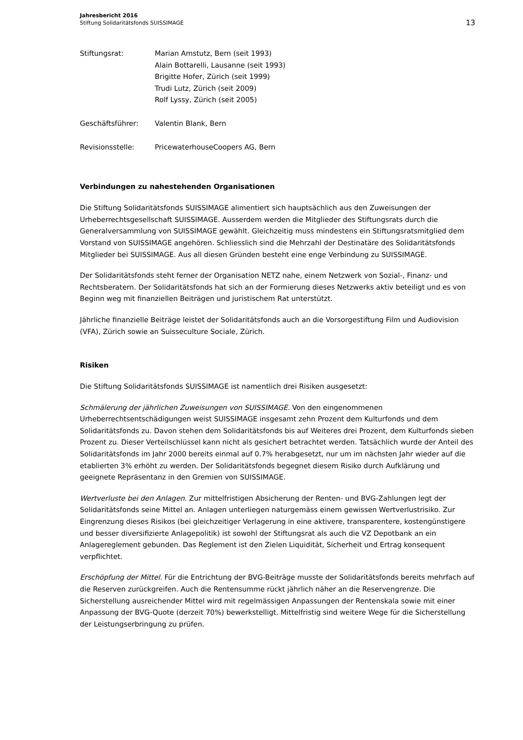Jahresbericht 2016
Stiftung Solidaritätsfonds SUISSIMAGE
13
Stiftungsrat: Marian Amstutz, Bern (seit 1993)
Alain Bottarelli, Lausanne (seit 1993)
Brigitte Hofer, Zürich (seit 1999)
Trudi Lutz, Zürich (seit 2009)
Rolf Lyssy, Zürich (seit 2005)
Geschäftsführer: Valentin Blank, Bern
Revisionsstelle: PricewaterhouseCoopers AG, Bern
Verbindungen zu nahestehenden Organisationen
Die Stiftung Solidaritätsfonds SUISSIMAGE alimentiert sich hauptsächlich aus den Zuweisungen der Urheberrechtsgesellschaft SUISSIMAGE. Ausserdem werden die Mitglieder des Stiftungsrats durch die Generalversammlung von SUISSIMAGE gewählt. Gleichzeitig muss mindestens ein Stiftungsratsmitglied dem Vorstand von SUISSIMAGE angehören. Schliesslich sind die Mehrzahl der Destinatäre des Solidaritätsfonds Mitglieder bei SUISSIMAGE. Aus all diesen Gründen besteht eine enge Verbindung zu SUISSIMAGE.
Der Solidaritätsfonds steht ferner der Organisation NETZ nahe, einem Netzwerk von Sozial-, Finanz- und Rechtsberatern. Der Solidaritätsfonds hat sich an der Formierung dieses Netzwerks aktiv beteiligt und es von Beginn weg mit finanziellen Beiträgen und juristischem Rat unterstützt.
Jährliche finanzielle Beiträge leistet der Solidaritätsfonds auch an die Vorsorgestiftung Film und Audiovision (VFA), Zürich sowie an Suisseculture Sociale, Zürich.
Risiken
Die Stiftung Solidaritätsfonds SUISSIMAGE ist namentlich drei Risiken ausgesetzt:
Schmälerung der jährlichen Zuweisungen von SUISSIMAGE. Von den eingenommenen Urheberrechtsentschädigungen weist SUISSIMAGE insgesamt zehn Prozent dem Kulturfonds und dem Solidaritätsfonds zu. Davon stehen dem Solidaritätsfonds bis auf Weiteres drei Prozent, dem Kulturfonds sieben Prozent zu. Dieser Verteilschlüssel kann nicht als gesichert betrachtet werden. Tatsächlich wurde der Anteil des Solidaritätsfonds im Jahr 2000 bereits einmal auf 0.7% herabgesetzt, nur um im nächsten Jahr wieder auf die etablierten 3% erhöht zu werden. Der Solidaritätsfonds begegnet diesem Risiko durch Aufklärung und geeignete Repräsentanz in den Gremien von SUISSIMAGE.
Wertverluste bei den Anlagen. Zur mittelfristigen Absicherung der Renten- und BVG-Zahlungen legt der Solidaritätsfonds seine Mittel an. Anlagen unterliegen naturgemäss einem gewissen Wertverlustrisiko. Zur Eingrenzung dieses Risikos (bei gleichzeitiger Verlagerung in eine aktivere, transparentere, kostengünstigere und besser diversifizierte Anlagepolitik) ist sowohl der Stiftungsrat als auch die VZ Depotbank an ein Anlagereglement gebunden. Das Reglement ist den Zielen Liquidität, Sicherheit und Ertrag konsequent verpflichtet.
Erschöpfung der Mittel. Für die Entrichtung der BVG-Beiträge musste der Solidaritätsfonds bereits mehrfach auf die Reserven zurückgreifen. Auch die Rentensumme rückt jährlich näher an die Reservengrenze. Die Sicherstellung ausreichender Mittel wird mit regelmässigen Anpassungen der Rentenskala sowie mit einer Anpassung der BVG-Quote (derzeit 70%) bewerkstelligt. Mittelfristig sind weitere Wege für die Sicherstellung der Leistungserbringung zu prüfen.